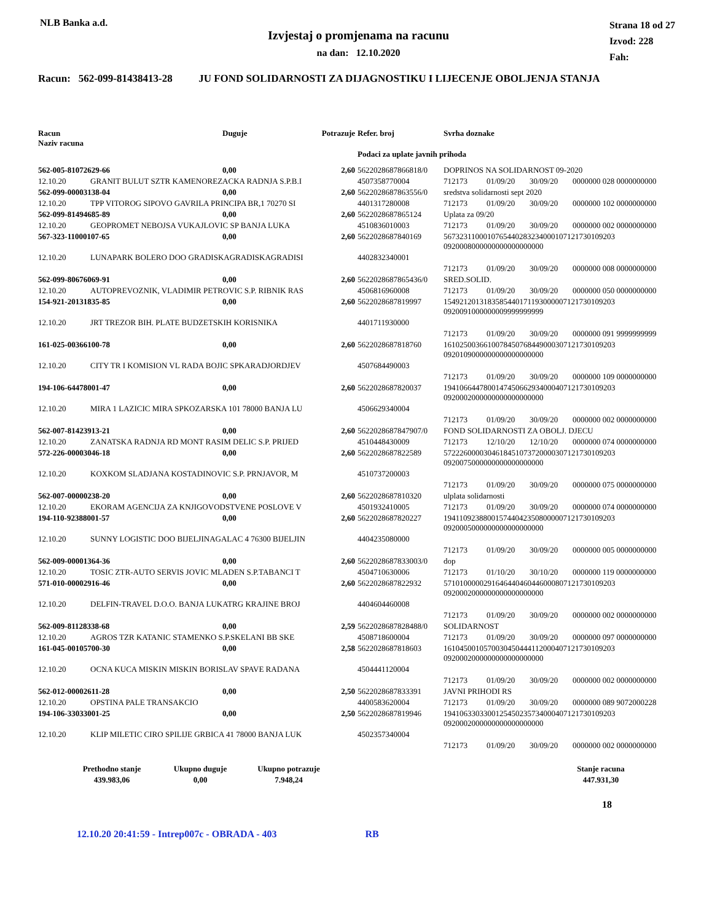NLB Banka a.d.
Izvjestaj o promjenama na racunu
na dan: 12.10.2020
Strana 18 od 27
Izvod: 228
Fah:
Racun: 562-099-81438413-28 JU FOND SOLIDARNOSTI ZA DIJAGNOSTIKU I LIJECENJE OBOLJENJA STANJA
| Racun Naziv racuna | | Duguje | Potrazuje | Refer. broj | Svrha doznake | | | |
| --- | --- | --- | --- | --- | --- | --- | --- | --- |
| | | | | Podaci za uplate javnih prihoda | | | | |
| 562-005-81072629-66 | | 0,00 | 2,60 | 5622028687866818/0 | DOPRINOS NA SOLIDARNOST 09-2020 | | | |
| 12.10.20 | GRANIT BULUT SZTR KAMENOREZACKA RADNJA S.P.B.I | | | 4507358770004 | 712173 | 01/09/20 | 30/09/20 | 0000000 028 0000000000 |
| 562-099-00003138-04 | | 0,00 | 2,60 | 5622028687863556/0 | sredstva solidarnosti sept 2020 | | | |
| 12.10.20 | TPP VITOROG SIPOVO GAVRILA PRINCIPA BR,1 70270 SI | | | 4401317280008 | 712173 | 01/09/20 | 30/09/20 | 0000000 102 0000000000 |
| 562-099-81494685-89 | | 0,00 | 2,60 | 5622028687865124 | Uplata za 09/20 | | | |
| 12.10.20 | GEOPROMET NEBOJSA VUKAJLOVIC SP BANJA LUKA | | | 4510836010003 | 712173 | 01/09/20 | 30/09/20 | 0000000 002 0000000000 |
| 567-323-11000107-65 | | 0,00 | 2,60 | 5622028687840169 | 5673231100010765440283234000107121730109203 0920008000000000000000000 | | | |
| 12.10.20 | LUNAPARK BOLERO DOO GRADISKAGRADISKAGRADISI | | | 4402832340001 | | | | |
| | | | | | 712173 | 01/09/20 | 30/09/20 | 0000000 008 0000000000 |
| 562-099-80676069-91 | | 0,00 | 2,60 | 5622028687865436/0 | SRED.SOLID. | | | |
| 12.10.20 | AUTOPREVOZNIK, VLADIMIR PETROVIC S.P. RIBNIK RAS | | | 4506816960008 | 712173 | 01/09/20 | 30/09/20 | 0000000 050 0000000000 |
| 154-921-20131835-85 | | 0,00 | 2,60 | 5622028687819997 | 1549212013183585440171193000007121730109203 0920091000000009999999999 | | | |
| 12.10.20 | JRT TREZOR BIH. PLATE BUDZETSKIH KORISNIKA | | | 4401711930000 | | | | |
| | | | | | 712173 | 01/09/20 | 30/09/20 | 0000000 091 9999999999 |
| 161-025-00366100-78 | | 0,00 | 2,60 | 5622028687818760 | 1610250036610078450768449000307121730109203 0920109000000000000000000 | | | |
| 12.10.20 | CITY TR I KOMISION VL RADA BOJIC SPKARADJORDJEV | | | 4507684490003 | | | | |
| | | | | | 712173 | 01/09/20 | 30/09/20 | 0000000 109 0000000000 |
| 194-106-64478001-47 | | 0,00 | 2,60 | 5622028687820037 | 1941066447800147450662934000407121730109203 0920002000000000000000000 | | | |
| 12.10.20 | MIRA 1 LAZICIC MIRA SPKOZARSKA 101 78000 BANJA LU | | | 4506629340004 | | | | |
| | | | | | 712173 | 01/09/20 | 30/09/20 | 0000000 002 0000000000 |
| 562-007-81423913-21 | | 0,00 | 2,60 | 5622028687847907/0 | FOND SOLIDARNOSTI ZA OBOLJ. DJECU | | | |
| 12.10.20 | ZANATSKA RADNJA RD MONT RASIM DELIC S.P. PRIJED | | | 4510448430009 | 712173 | 12/10/20 | 12/10/20 | 0000000 074 0000000000 |
| 572-226-00003046-18 | | 0,00 | 2,60 | 5622028687822589 | 5722260000304618451073720000307121730109203 0920075000000000000000000 | | | |
| 12.10.20 | KOXKOM SLADJANA KOSTADINOVIC S.P. PRNJAVOR, M | | | 4510737200003 | | | | |
| | | | | | 712173 | 01/09/20 | 30/09/20 | 0000000 075 0000000000 |
| 562-007-00000238-20 | | 0,00 | 2,60 | 5622028687810320 | ulplata solidarnosti | | | |
| 12.10.20 | EKORAM AGENCIJA ZA KNJIGOVODSTVENE POSLOVE V | | | 4501932410005 | 712173 | 01/09/20 | 30/09/20 | 0000000 074 0000000000 |
| 194-110-92388001-57 | | 0,00 | 2,60 | 5622028687820227 | 1941109238800157440423508000007121730109203 0920005000000000000000000 | | | |
| 12.10.20 | SUNNY LOGISTIC DOO BIJELJINAGALAC 4 76300 BIJELJIN | | | 4404235080000 | | | | |
| | | | | | 712173 | 01/09/20 | 30/09/20 | 0000000 005 0000000000 |
| 562-009-00001364-36 | | 0,00 | 2,60 | 5622028687833003/0 | dop | | | |
| 12.10.20 | TOSIC ZTR-AUTO SERVIS JOVIC MLADEN S.P.TABANCI T | | | 4504710630006 | 712173 | 01/10/20 | 30/10/20 | 0000000 119 0000000000 |
| 571-010-00002916-46 | | 0,00 | 2,60 | 5622028687822932 | 5710100000291646440460446000807121730109203 0920002000000000000000000 | | | |
| 12.10.20 | DELFIN-TRAVEL D.O.O. BANJA LUKATRG KRAJINE BROJ | | | 4404604460008 | | | | |
| | | | | | 712173 | 01/09/20 | 30/09/20 | 0000000 002 0000000000 |
| 562-009-81128338-68 | | 0,00 | 2,59 | 5622028687828488/0 | SOLIDARNOST | | | |
| 12.10.20 | AGROS TZR KATANIC STAMENKO S.P.SKELANI BB SKE | | | 4508718600004 | 712173 | 01/09/20 | 30/09/20 | 0000000 097 0000000000 |
| 161-045-00105700-30 | | 0,00 | 2,58 | 5622028687818603 | 1610450010570030450444112000407121730109203 0920002000000000000000000 | | | |
| 12.10.20 | OCNA KUCA MISKIN MISKIN BORISLAV SPAVE RADANA | | | 4504441120004 | | | | |
| | | | | | 712173 | 01/09/20 | 30/09/20 | 0000000 002 0000000000 |
| 562-012-00002611-28 | | 0,00 | 2,50 | 5622028687833391 | JAVNI PRIHODI RS | | | |
| 12.10.20 | OPSTINA PALE TRANSAKCIO | | | 4400583620004 | 712173 | 01/09/20 | 30/09/20 | 0000000 089 9072000228 |
| 194-106-33033001-25 | | 0,00 | 2,50 | 5622028687819946 | 1941063303300125450235734000407121730109203 0920002000000000000000000 | | | |
| 12.10.20 | KLIP MILETIC CIRO SPILIJE GRBICA 41 78000 BANJA LUK | | | 4502357340004 | | | | |
| | | | | | 712173 | 01/09/20 | 30/09/20 | 0000000 002 0000000000 |
| Prethodno stanje | Ukupno duguje | Ukupno potrazuje | | Stanje racuna |
| --- | --- | --- | --- | --- |
| 439.983,06 | 0,00 | 7.948,24 | | 447.931,30 |
18
12.10.20 20:41:59 - Intrep007c - OBRADA - 403 RB